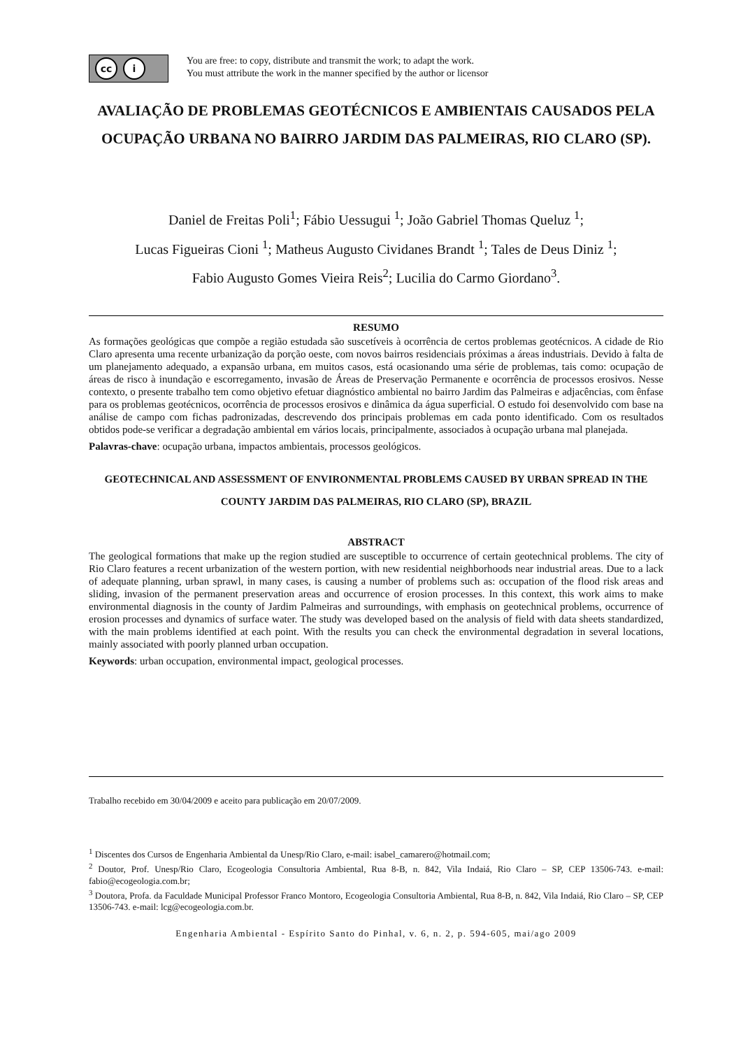cc i
You are free: to copy, distribute and transmit the work; to adapt the work.
You must attribute the work in the manner specified by the author or licensor
AVALIAÇÃO DE PROBLEMAS GEOTÉCNICOS E AMBIENTAIS CAUSADOS PELA OCUPAÇÃO URBANA NO BAIRRO JARDIM DAS PALMEIRAS, RIO CLARO (SP).
Daniel de Freitas Poli<sup>1</sup>; Fábio Uessugui <sup>1</sup>; João Gabriel Thomas Queluz <sup>1</sup>;
Lucas Figueiras Cioni <sup>1</sup>; Matheus Augusto Cividanes Brandt <sup>1</sup>; Tales de Deus Diniz <sup>1</sup>;
Fabio Augusto Gomes Vieira Reis<sup>2</sup>; Lucilia do Carmo Giordano<sup>3</sup>.
RESUMO
As formações geológicas que compõe a região estudada são suscetíveis à ocorrência de certos problemas geotécnicos. A cidade de Rio Claro apresenta uma recente urbanização da porção oeste, com novos bairros residenciais próximas a áreas industriais. Devido à falta de um planejamento adequado, a expansão urbana, em muitos casos, está ocasionando uma série de problemas, tais como: ocupação de áreas de risco à inundação e escorregamento, invasão de Áreas de Preservação Permanente e ocorrência de processos erosivos. Nesse contexto, o presente trabalho tem como objetivo efetuar diagnóstico ambiental no bairro Jardim das Palmeiras e adjacências, com ênfase para os problemas geotécnicos, ocorrência de processos erosivos e dinâmica da água superficial. O estudo foi desenvolvido com base na análise de campo com fichas padronizadas, descrevendo dos principais problemas em cada ponto identificado. Com os resultados obtidos pode-se verificar a degradação ambiental em vários locais, principalmente, associados à ocupação urbana mal planejada.
Palavras-chave: ocupação urbana, impactos ambientais, processos geológicos.
GEOTECHNICAL AND ASSESSMENT OF ENVIRONMENTAL PROBLEMS CAUSED BY URBAN SPREAD IN THE COUNTY JARDIM DAS PALMEIRAS, RIO CLARO (SP), BRAZIL
ABSTRACT
The geological formations that make up the region studied are susceptible to occurrence of certain geotechnical problems. The city of Rio Claro features a recent urbanization of the western portion, with new residential neighborhoods near industrial areas. Due to a lack of adequate planning, urban sprawl, in many cases, is causing a number of problems such as: occupation of the flood risk areas and sliding, invasion of the permanent preservation areas and occurrence of erosion processes. In this context, this work aims to make environmental diagnosis in the county of Jardim Palmeiras and surroundings, with emphasis on geotechnical problems, occurrence of erosion processes and dynamics of surface water. The study was developed based on the analysis of field with data sheets standardized, with the main problems identified at each point. With the results you can check the environmental degradation in several locations, mainly associated with poorly planned urban occupation.
Keywords: urban occupation, environmental impact, geological processes.
Trabalho recebido em 30/04/2009 e aceito para publicação em 20/07/2009.
<sup>1</sup> Discentes dos Cursos de Engenharia Ambiental da Unesp/Rio Claro, e-mail: isabel_camarero@hotmail.com;
<sup>2</sup> Doutor, Prof. Unesp/Rio Claro, Ecogeologia Consultoria Ambiental, Rua 8-B, n. 842, Vila Indaiá, Rio Claro – SP, CEP 13506-743. e-mail: fabio@ecogeologia.com.br;
<sup>3</sup> Doutora, Profa. da Faculdade Municipal Professor Franco Montoro, Ecogeologia Consultoria Ambiental, Rua 8-B, n. 842, Vila Indaiá, Rio Claro – SP, CEP 13506-743. e-mail: lcg@ecogeologia.com.br.
Engenharia Ambiental - Espírito Santo do Pinhal, v. 6, n. 2, p. 594-605, mai/ago 2009